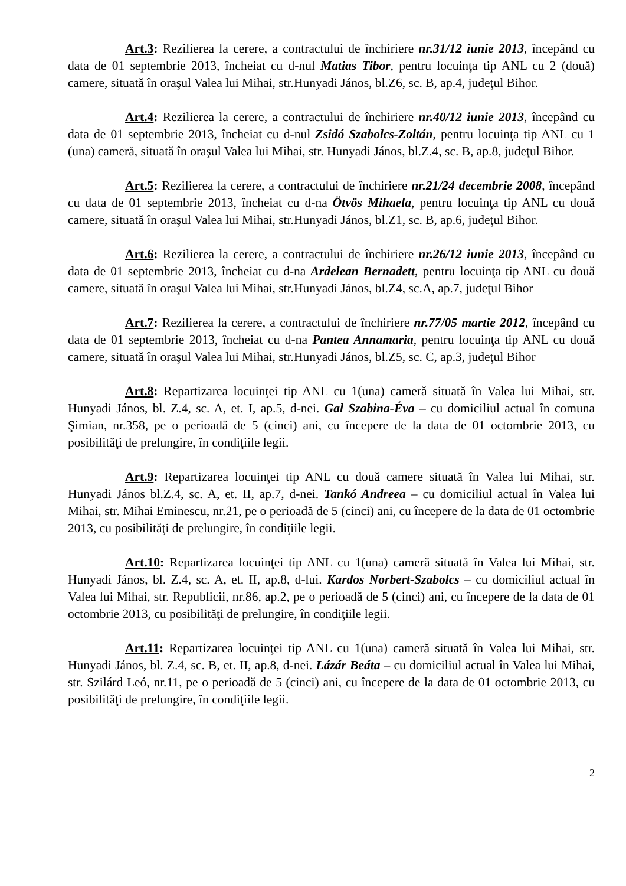Art.3: Rezilierea la cerere, a contractului de închiriere nr.31/12 iunie 2013, începând cu data de 01 septembrie 2013, încheiat cu d-nul Matias Tibor, pentru locuinţa tip ANL cu 2 (două) camere, situată în oraşul Valea lui Mihai, str.Hunyadi János, bl.Z6, sc. B, ap.4, judeţul Bihor.
Art.4: Rezilierea la cerere, a contractului de închiriere nr.40/12 iunie 2013, începând cu data de 01 septembrie 2013, încheiat cu d-nul Zsidó Szabolcs-Zoltán, pentru locuinţa tip ANL cu 1 (una) cameră, situată în oraşul Valea lui Mihai, str. Hunyadi János, bl.Z.4, sc. B, ap.8, judeţul Bihor.
Art.5: Rezilierea la cerere, a contractului de închiriere nr.21/24 decembrie 2008, începând cu data de 01 septembrie 2013, încheiat cu d-na Ötvös Mihaela, pentru locuinţa tip ANL cu două camere, situată în oraşul Valea lui Mihai, str.Hunyadi János, bl.Z1, sc. B, ap.6, judeţul Bihor.
Art.6: Rezilierea la cerere, a contractului de închiriere nr.26/12 iunie 2013, începând cu data de 01 septembrie 2013, încheiat cu d-na Ardelean Bernadett, pentru locuinţa tip ANL cu două camere, situată în oraşul Valea lui Mihai, str.Hunyadi János, bl.Z4, sc.A, ap.7, judeţul Bihor
Art.7: Rezilierea la cerere, a contractului de închiriere nr.77/05 martie 2012, începând cu data de 01 septembrie 2013, încheiat cu d-na Pantea Annamaria, pentru locuinţa tip ANL cu două camere, situată în oraşul Valea lui Mihai, str.Hunyadi János, bl.Z5, sc. C, ap.3, judeţul Bihor
Art.8: Repartizarea locuinţei tip ANL cu 1(una) cameră situată în Valea lui Mihai, str. Hunyadi János, bl. Z.4, sc. A, et. I, ap.5, d-nei. Gal Szabina-Éva – cu domiciliul actual în comuna Şimian, nr.358, pe o perioadă de 5 (cinci) ani, cu începere de la data de 01 octombrie 2013, cu posibilităţi de prelungire, în condiţiile legii.
Art.9: Repartizarea locuinţei tip ANL cu două camere situată în Valea lui Mihai, str. Hunyadi János bl.Z.4, sc. A, et. II, ap.7, d-nei. Tankó Andreea – cu domiciliul actual în Valea lui Mihai, str. Mihai Eminescu, nr.21, pe o perioadă de 5 (cinci) ani, cu începere de la data de 01 octombrie 2013, cu posibilităţi de prelungire, în condiţiile legii.
Art.10: Repartizarea locuinţei tip ANL cu 1(una) cameră situată în Valea lui Mihai, str. Hunyadi János, bl. Z.4, sc. A, et. II, ap.8, d-lui. Kardos Norbert-Szabolcs – cu domiciliul actual în Valea lui Mihai, str. Republicii, nr.86, ap.2, pe o perioadă de 5 (cinci) ani, cu începere de la data de 01 octombrie 2013, cu posibilităţi de prelungire, în condiţiile legii.
Art.11: Repartizarea locuinţei tip ANL cu 1(una) cameră situată în Valea lui Mihai, str. Hunyadi János, bl. Z.4, sc. B, et. II, ap.8, d-nei. Lázár Beáta – cu domiciliul actual în Valea lui Mihai, str. Szilárd Leó, nr.11, pe o perioadă de 5 (cinci) ani, cu începere de la data de 01 octombrie 2013, cu posibilităţi de prelungire, în condiţiile legii.
2